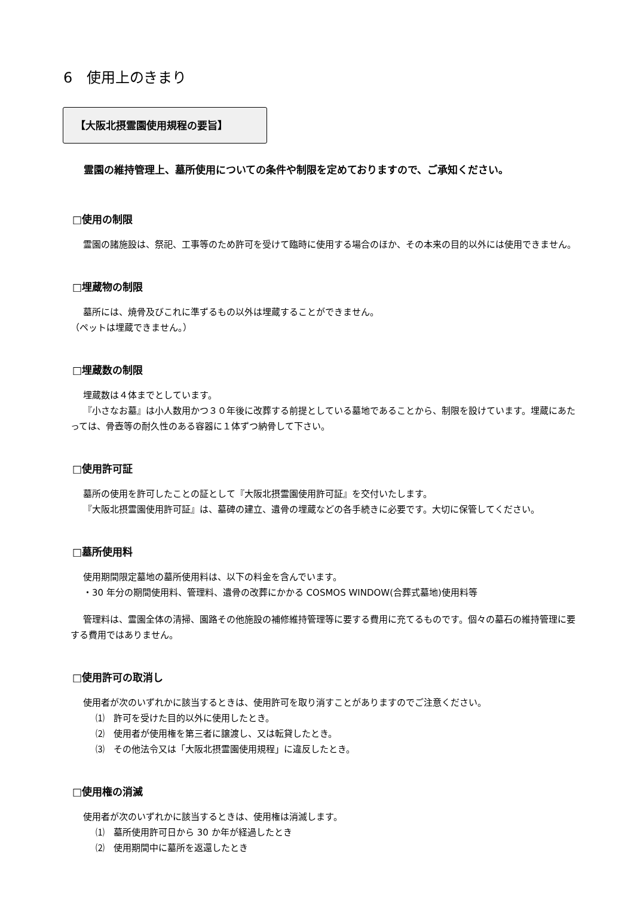6　使用上のきまり
【大阪北摂霊園使用規程の要旨】
霊園の維持管理上、墓所使用についての条件や制限を定めておりますので、ご承知ください。
□使用の制限
霊園の諸施設は、祭祀、工事等のため許可を受けて臨時に使用する場合のほか、その本来の目的以外には使用できません。
□埋蔵物の制限
墓所には、焼骨及びこれに準ずるもの以外は埋蔵することができません。
（ペットは埋蔵できません。）
□埋蔵数の制限
埋蔵数は４体までとしています。
『小さなお墓』は小人数用かつ３０年後に改葬する前提としている墓地であることから、制限を設けています。埋蔵にあたっては、骨壺等の耐久性のある容器に１体ずつ納骨して下さい。
□使用許可証
墓所の使用を許可したことの証として『大阪北摂霊園使用許可証』を交付いたします。
『大阪北摂霊園使用許可証』は、墓碑の建立、遺骨の埋蔵などの各手続きに必要です。大切に保管してください。
□墓所使用料
使用期間限定墓地の墓所使用料は、以下の料金を含んでいます。
・30 年分の期間使用料、管理料、遺骨の改葬にかかる COSMOS WINDOW(合葬式墓地)使用料等
管理料は、霊園全体の清掃、園路その他施設の補修維持管理等に要する費用に充てるものです。個々の墓石の維持管理に要する費用ではありません。
□使用許可の取消し
使用者が次のいずれかに該当するときは、使用許可を取り消すことがありますのでご注意ください。
⑴　許可を受けた目的以外に使用したとき。
⑵　使用者が使用権を第三者に譲渡し、又は転貸したとき。
⑶　その他法令又は「大阪北摂霊園使用規程」に違反したとき。
□使用権の消滅
使用者が次のいずれかに該当するときは、使用権は消滅します。
⑴　墓所使用許可日から 30 か年が経過したとき
⑵　使用期間中に墓所を返還したとき